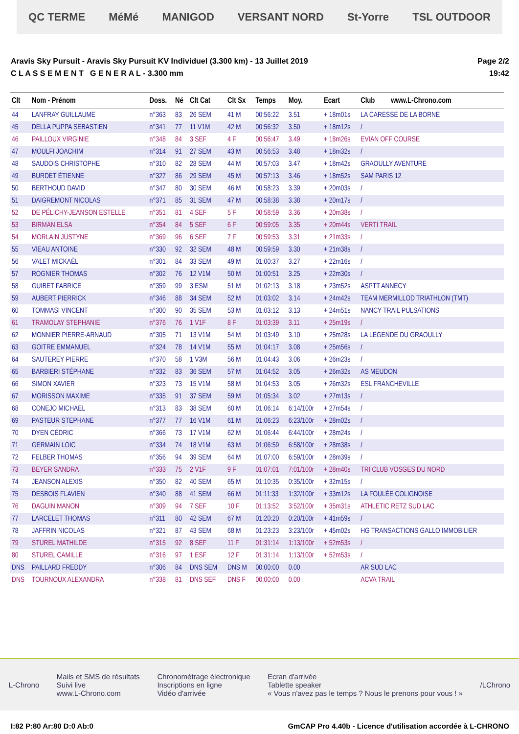QC TERME MéMé MANIGOD VERSANT NORD St-Yorre TSL OUTDOOR
Aravis Sky Pursuit - Aravis Sky Pursuit KV Individuel (3.300 km) - 13 Juillet 2019
C L A S S E M E N T G E N E R A L - 3.300 mm
Page 2/2
19:42
| Clt | Nom - Prénom | Doss. | Né | Clt Cat | Clt Sx | Temps | Moy. | Ecart | Club www.L-Chrono.com |
| --- | --- | --- | --- | --- | --- | --- | --- | --- | --- |
| 44 | LANFRAY GUILLAUME | n°363 | 83 | 26 SEM | 41 M | 00:56:22 | 3.51 | + 18m01s | LA CARESSE DE LA BORNE |
| 45 | DELLA PUPPA SEBASTIEN | n°341 | 77 | 11 V1M | 42 M | 00:56:32 | 3.50 | + 18m12s | / |
| 46 | PAILLOUX VIRGINIE | n°348 | 84 | 3 SEF | 4 F | 00:56:47 | 3.49 | + 18m26s | EVIAN OFF COURSE |
| 47 | MOULFI JOACHIM | n°314 | 91 | 27 SEM | 43 M | 00:56:53 | 3.48 | + 18m32s | / |
| 48 | SAUDOIS CHRISTOPHE | n°310 | 82 | 28 SEM | 44 M | 00:57:03 | 3.47 | + 18m42s | GRAOULLY AVENTURE |
| 49 | BURDET ÉTIENNE | n°327 | 86 | 29 SEM | 45 M | 00:57:13 | 3.46 | + 18m52s | SAM PARIS 12 |
| 50 | BERTHOUD DAVID | n°347 | 80 | 30 SEM | 46 M | 00:58:23 | 3.39 | + 20m03s | / |
| 51 | DAIGREMONT NICOLAS | n°371 | 85 | 31 SEM | 47 M | 00:58:38 | 3.38 | + 20m17s | / |
| 52 | DE PÉLICHY-JEANSON ESTELLE | n°351 | 81 | 4 SEF | 5 F | 00:58:59 | 3.36 | + 20m38s | / |
| 53 | BIRMAN ELSA | n°354 | 84 | 5 SEF | 6 F | 00:59:05 | 3.35 | + 20m44s | VERTI TRAIL |
| 54 | MORLAIN JUSTYNE | n°369 | 96 | 6 SEF | 7 F | 00:59:53 | 3.31 | + 21m33s | / |
| 55 | VIEAU ANTOINE | n°330 | 92 | 32 SEM | 48 M | 00:59:59 | 3.30 | + 21m38s | / |
| 56 | VALET MICKAËL | n°301 | 84 | 33 SEM | 49 M | 01:00:37 | 3.27 | + 22m16s | / |
| 57 | ROGNIER THOMAS | n°302 | 76 | 12 V1M | 50 M | 01:00:51 | 3.25 | + 22m30s | / |
| 58 | GUIBET FABRICE | n°359 | 99 | 3 ESM | 51 M | 01:02:13 | 3.18 | + 23m52s | ASPTT ANNECY |
| 59 | AUBERT PIERRICK | n°346 | 88 | 34 SEM | 52 M | 01:03:02 | 3.14 | + 24m42s | TEAM MERMILLOD TRIATHLON (TMT) |
| 60 | TOMMASI VINCENT | n°300 | 90 | 35 SEM | 53 M | 01:03:12 | 3.13 | + 24m51s | NANCY TRAIL PULSATIONS |
| 61 | TRAMOLAY STEPHANIE | n°376 | 76 | 1 V1F | 8 F | 01:03:39 | 3.11 | + 25m19s | / |
| 62 | MONNIER PIERRE-ARNAUD | n°305 | 71 | 13 V1M | 54 M | 01:03:49 | 3.10 | + 25m28s | LA LÉGENDE DU GRAOULLY |
| 63 | GOITRE EMMANUEL | n°324 | 78 | 14 V1M | 55 M | 01:04:17 | 3.08 | + 25m56s | / |
| 64 | SAUTEREY PIERRE | n°370 | 58 | 1 V3M | 56 M | 01:04:43 | 3.06 | + 26m23s | / |
| 65 | BARBIERI STÉPHANE | n°332 | 83 | 36 SEM | 57 M | 01:04:52 | 3.05 | + 26m32s | AS MEUDON |
| 66 | SIMON XAVIER | n°323 | 73 | 15 V1M | 58 M | 01:04:53 | 3.05 | + 26m32s | ESL FRANCHEVILLE |
| 67 | MORISSON MAXIME | n°335 | 91 | 37 SEM | 59 M | 01:05:34 | 3.02 | + 27m13s | / |
| 68 | CONEJO MICHAEL | n°313 | 83 | 38 SEM | 60 M | 01:06:14 | 6:14/100r | + 27m54s | / |
| 69 | PASTEUR STEPHANE | n°377 | 77 | 16 V1M | 61 M | 01:06:23 | 6:23/100r | + 28m02s | / |
| 70 | DYEN CÉDRIC | n°366 | 73 | 17 V1M | 62 M | 01:06:44 | 6:44/100r | + 28m24s | / |
| 71 | GERMAIN LOIC | n°334 | 74 | 18 V1M | 63 M | 01:06:59 | 6:58/100r | + 28m38s | / |
| 72 | FELBER THOMAS | n°356 | 94 | 39 SEM | 64 M | 01:07:00 | 6:59/100r | + 28m39s | / |
| 73 | BEYER SANDRA | n°333 | 75 | 2 V1F | 9 F | 01:07:01 | 7:01/100r | + 28m40s | TRI CLUB VOSGES DU NORD |
| 74 | JEANSON ALEXIS | n°350 | 82 | 40 SEM | 65 M | 01:10:35 | 0:35/100r | + 32m15s | / |
| 75 | DESBOIS FLAVIEN | n°340 | 88 | 41 SEM | 66 M | 01:11:33 | 1:32/100r | + 33m12s | LA FOULÉE COLIGNOISE |
| 76 | DAGUIN MANON | n°309 | 94 | 7 SEF | 10 F | 01:13:52 | 3:52/100r | + 35m31s | ATHLETIC RETZ SUD LAC |
| 77 | LARCELET THOMAS | n°311 | 80 | 42 SEM | 67 M | 01:20:20 | 0:20/100r | + 41m59s | / |
| 78 | JAFFRIN NICOLAS | n°321 | 87 | 43 SEM | 68 M | 01:23:23 | 3:23/100r | + 45m02s | HG TRANSACTIONS GALLO IMMOBILIER |
| 79 | STUREL MATHILDE | n°315 | 92 | 8 SEF | 11 F | 01:31:14 | 1:13/100r | + 52m53s | / |
| 80 | STUREL CAMILLE | n°316 | 97 | 1 ESF | 12 F | 01:31:14 | 1:13/100r | + 52m53s | / |
| DNS | PAILLARD FREDDY | n°306 | 84 | DNS SEM | DNS M | 00:00:00 | 0.00 | | AR SUD LAC |
| DNS | TOURNOUX ALEXANDRA | n°338 | 81 | DNS SEF | DNS F | 00:00:00 | 0.00 | | ACVA TRAIL |
L-Chrono Mails et SMS de résultats
Suivi live
www.L-Chrono.com Chronométrage électronique
Inscriptions en ligne
Vidéo d'arrivée Ecran d'arrivée
Tablette speaker
« Vous n'avez pas le temps ? Nous le prenons pour vous ! » /LChrono
I:82 P:80 Ar:80 D:0 Ab:0 GmCAP Pro 4.40b - Licence d'utilisation accordée à L-CHRONO